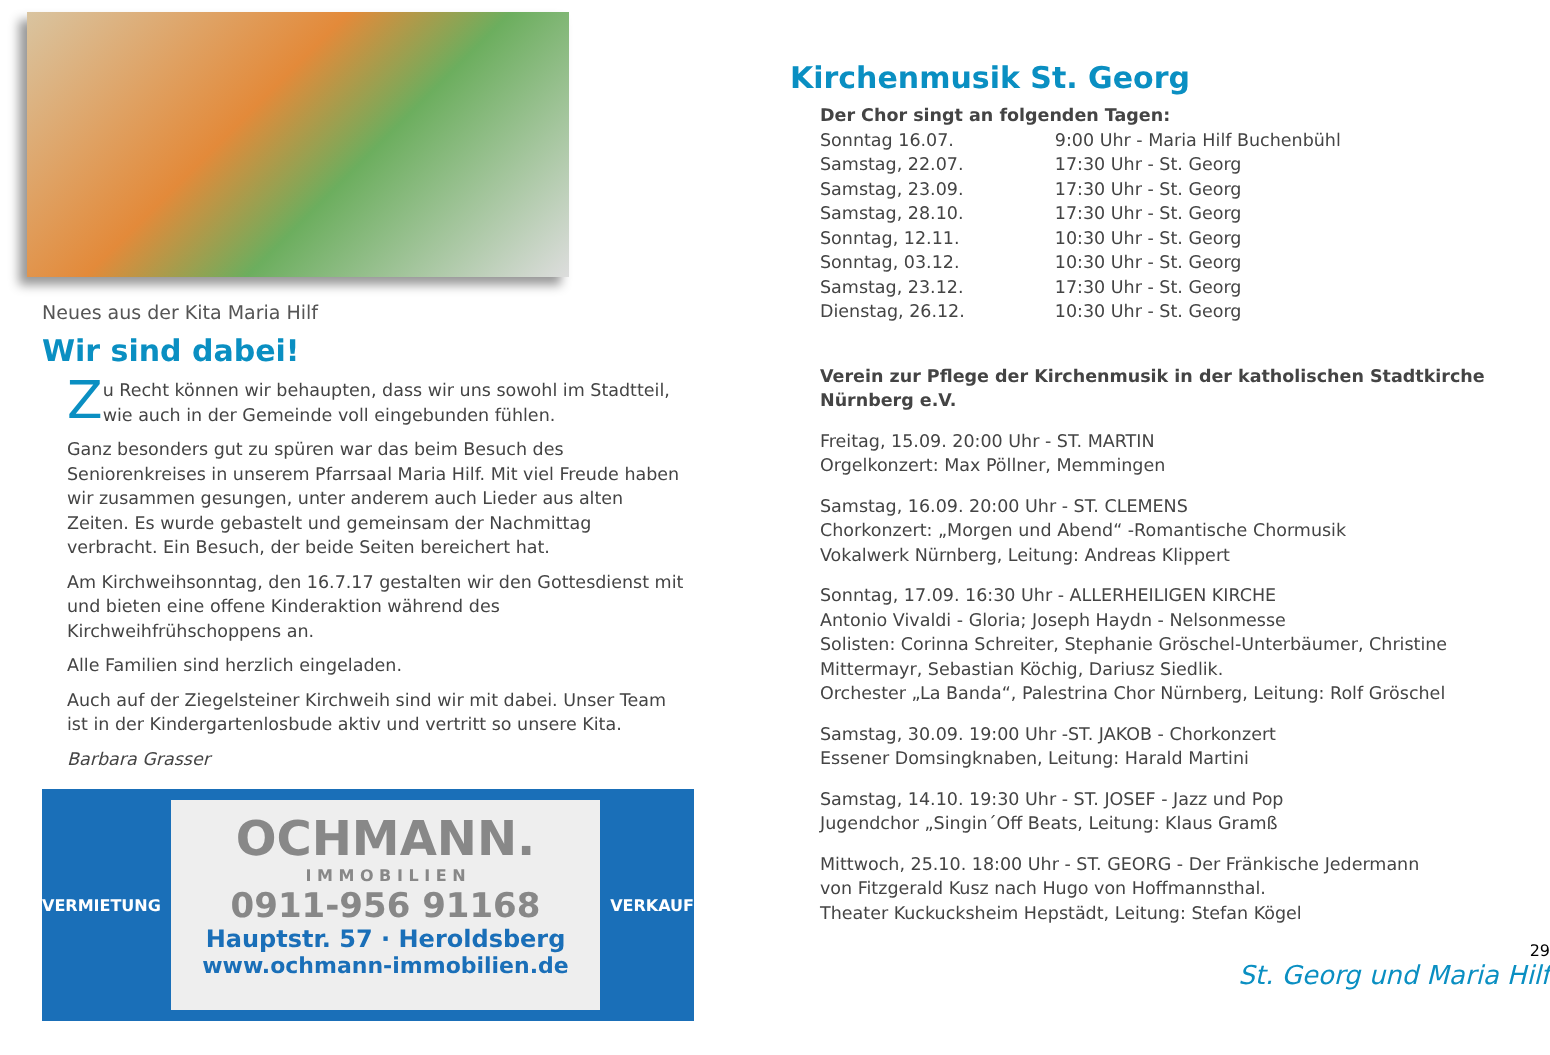Neues aus der Kita Maria Hilf
Wir sind dabei!
Zu Recht können wir behaupten, dass wir uns sowohl im Stadtteil, wie auch in der Gemeinde voll eingebunden fühlen.
Ganz besonders gut zu spüren war das beim Besuch des Seniorenkreises in unserem Pfarrsaal Maria Hilf. Mit viel Freude haben wir zusammen gesungen, unter anderem auch Lieder aus alten Zeiten. Es wurde gebastelt und gemeinsam der Nachmittag verbracht. Ein Besuch, der beide Seiten bereichert hat.
Am Kirchweihsonntag, den 16.7.17 gestalten wir den Gottesdienst mit und bieten eine offene Kinderaktion während des Kirchweihfrühschoppens an.
Alle Familien sind herzlich eingeladen.
Auch auf der Ziegelsteiner Kirchweih sind wir mit dabei. Unser Team ist in der Kindergartenlosbude aktiv und vertritt so unsere Kita.
Barbara Grasser
VERMIETUNG
OCHMANN.
I M M O B I L I E N
0911-956 91168
Hauptstr. 57 · Heroldsberg
www.ochmann-immobilien.de
VERKAUF
Kirchenmusik St. Georg
Der Chor singt an folgenden Tagen:
| Sonntag 16.07. | 9:00 Uhr - Maria Hilf Buchenbühl |
| Samstag, 22.07. | 17:30 Uhr - St. Georg |
| Samstag, 23.09. | 17:30 Uhr - St. Georg |
| Samstag, 28.10. | 17:30 Uhr - St. Georg |
| Sonntag, 12.11. | 10:30 Uhr - St. Georg |
| Sonntag, 03.12. | 10:30 Uhr - St. Georg |
| Samstag, 23.12. | 17:30 Uhr - St. Georg |
| Dienstag, 26.12. | 10:30 Uhr - St. Georg |
Verein zur Pflege der Kirchenmusik in der katholischen Stadtkirche Nürnberg e.V.
Freitag, 15.09. 20:00 Uhr - ST. MARTIN
Orgelkonzert: Max Pöllner, Memmingen
Samstag, 16.09. 20:00 Uhr - ST. CLEMENS
Chorkonzert: „Morgen und Abend“ -Romantische Chormusik
Vokalwerk Nürnberg, Leitung: Andreas Klippert
Sonntag, 17.09. 16:30 Uhr - ALLERHEILIGEN KIRCHE
Antonio Vivaldi - Gloria; Joseph Haydn - Nelsonmesse
Solisten: Corinna Schreiter, Stephanie Gröschel-Unterbäumer, Christine Mittermayr, Sebastian Köchig, Dariusz Siedlik.
Orchester „La Banda“, Palestrina Chor Nürnberg, Leitung: Rolf Gröschel
Samstag, 30.09. 19:00 Uhr -ST. JAKOB - Chorkonzert
Essener Domsingknaben, Leitung: Harald Martini
Samstag, 14.10. 19:30 Uhr - ST. JOSEF - Jazz und Pop
Jugendchor „Singin´Off Beats, Leitung: Klaus Gramß
Mittwoch, 25.10. 18:00 Uhr - ST. GEORG - Der Fränkische Jedermann
von Fitzgerald Kusz nach Hugo von Hoffmannsthal.
Theater Kuckucksheim Hepstädt, Leitung: Stefan Kögel
29
St. Georg und Maria Hilf